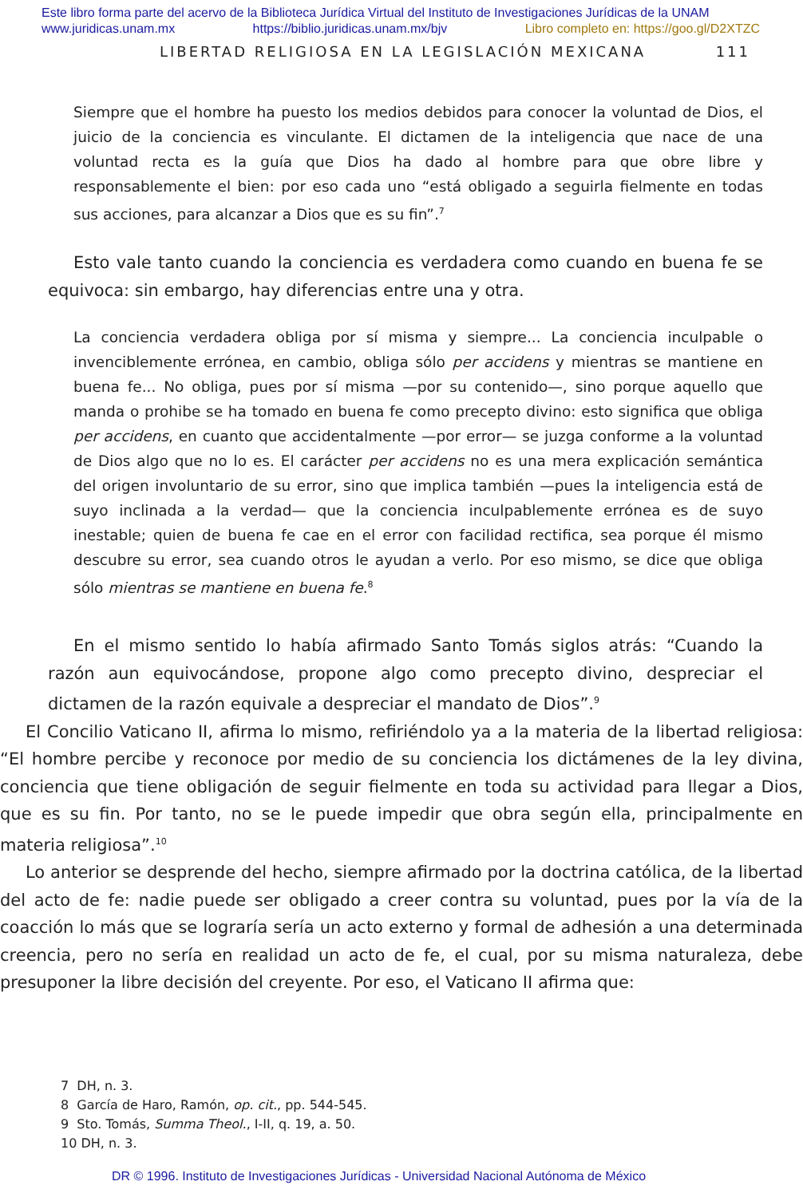Este libro forma parte del acervo de la Biblioteca Jurídica Virtual del Instituto de Investigaciones Jurídicas de la UNAM
www.juridicas.unam.mx https://biblio.juridicas.unam.mx/bjv Libro completo en: https://goo.gl/D2XTZC
LIBERTAD RELIGIOSA EN LA LEGISLACIÓN MEXICANA 111
Siempre que el hombre ha puesto los medios debidos para conocer la voluntad de Dios, el juicio de la conciencia es vinculante. El dictamen de la inteligencia que nace de una voluntad recta es la guía que Dios ha dado al hombre para que obre libre y responsablemente el bien: por eso cada uno “está obligado a seguirla fielmente en todas sus acciones, para alcanzar a Dios que es su fin”.<sup>7</sup>
Esto vale tanto cuando la conciencia es verdadera como cuando en buena fe se equivoca: sin embargo, hay diferencias entre una y otra.
La conciencia verdadera obliga por sí misma y siempre... La conciencia inculpable o invenciblemente errónea, en cambio, obliga sólo per accidens y mientras se mantiene en buena fe... No obliga, pues por sí misma —por su contenido—, sino porque aquello que manda o prohibe se ha tomado en buena fe como precepto divino: esto significa que obliga per accidens, en cuanto que accidentalmente —por error— se juzga conforme a la voluntad de Dios algo que no lo es. El carácter per accidens no es una mera explicación semántica del origen involuntario de su error, sino que implica también —pues la inteligencia está de suyo inclinada a la verdad— que la conciencia inculpablemente errónea es de suyo inestable; quien de buena fe cae en el error con facilidad rectifica, sea porque él mismo descubre su error, sea cuando otros le ayudan a verlo. Por eso mismo, se dice que obliga sólo mientras se mantiene en buena fe.<sup>8</sup>
En el mismo sentido lo había afirmado Santo Tomás siglos atrás: “Cuando la razón aun equivocándose, propone algo como precepto divino, despreciar el dictamen de la razón equivale a despreciar el mandato de Dios”.<sup>9</sup>
El Concilio Vaticano II, afirma lo mismo, refiriéndolo ya a la materia de la libertad religiosa: “El hombre percibe y reconoce por medio de su conciencia los dictámenes de la ley divina, conciencia que tiene obligación de seguir fielmente en toda su actividad para llegar a Dios, que es su fin. Por tanto, no se le puede impedir que obra según ella, principalmente en materia religiosa”.<sup>10</sup>
Lo anterior se desprende del hecho, siempre afirmado por la doctrina católica, de la libertad del acto de fe: nadie puede ser obligado a creer contra su voluntad, pues por la vía de la coacción lo más que se lograría sería un acto externo y formal de adhesión a una determinada creencia, pero no sería en realidad un acto de fe, el cual, por su misma naturaleza, debe presuponer la libre decisión del creyente. Por eso, el Vaticano II afirma que:
7 DH, n. 3.
8 García de Haro, Ramón, op. cit., pp. 544-545.
9 Sto. Tomás, Summa Theol., I-II, q. 19, a. 50.
10 DH, n. 3.
DR © 1996. Instituto de Investigaciones Jurídicas - Universidad Nacional Autónoma de México